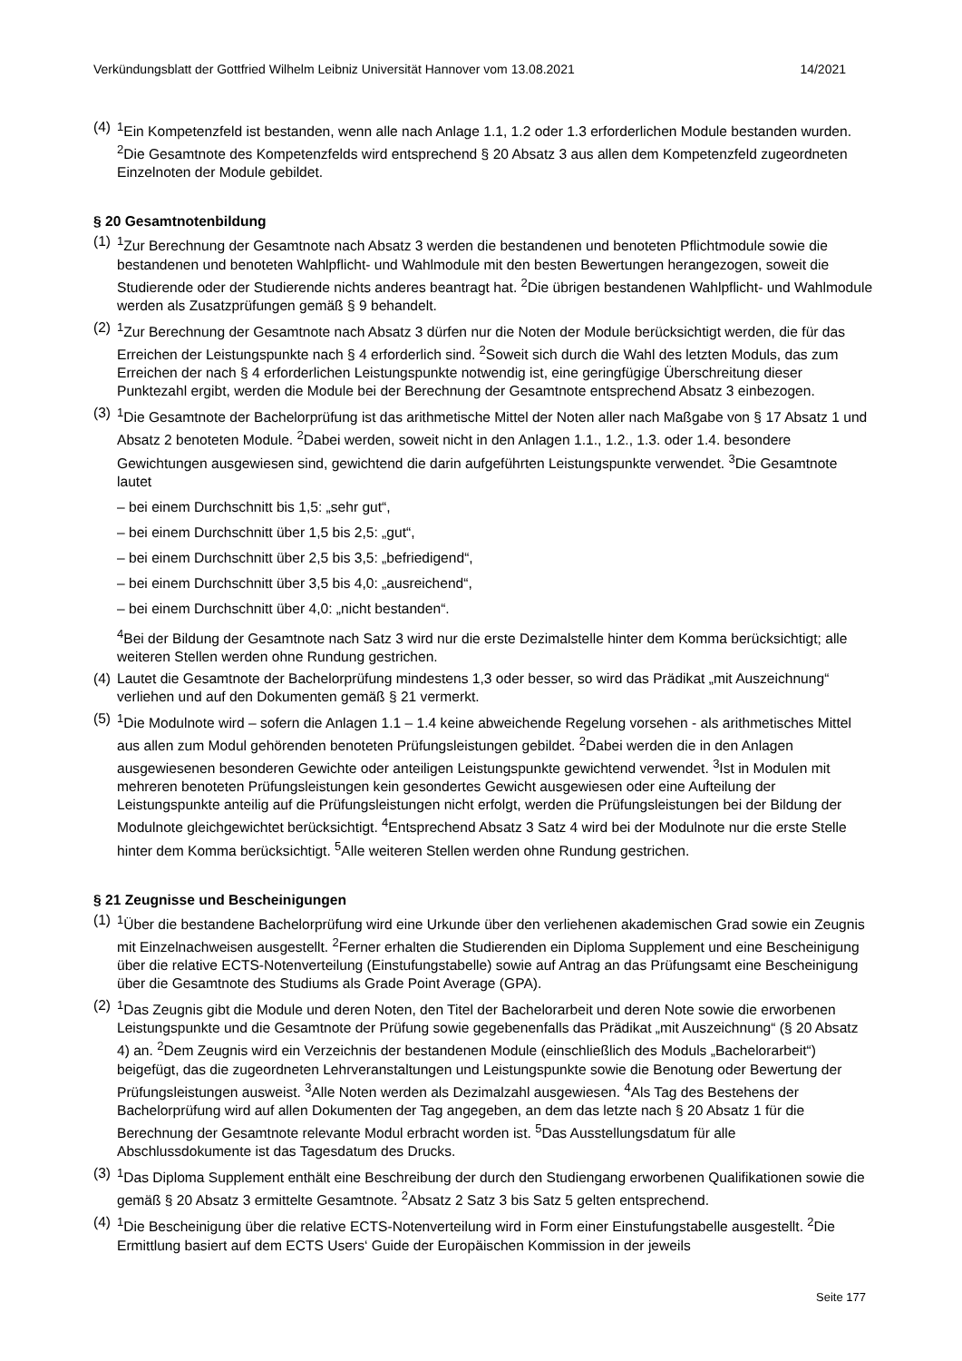Verkündungsblatt der Gottfried Wilhelm Leibniz Universität Hannover vom 13.08.2021 14/2021
(4)
<sup>1</sup> Ein Kompetenzfeld ist bestanden, wenn alle nach Anlage 1.1, 1.2 oder 1.3 erforderlichen Module bestanden wurden. <sup>2</sup>Die Gesamtnote des Kompetenzfelds wird entsprechend § 20 Absatz 3 aus allen dem Kompetenzfeld zugeordneten Einzelnoten der Module gebildet.
§ 20 Gesamtnotenbildung
(1)
<sup>1</sup> Zur Berechnung der Gesamtnote nach Absatz 3 werden die bestandenen und benoteten Pflichtmodule sowie die bestandenen und benoteten Wahlpflicht- und Wahlmodule mit den besten Bewertungen herangezogen, soweit die Studierende oder der Studierende nichts anderes beantragt hat. <sup>2</sup>Die übrigen bestandenen Wahlpflicht- und Wahlmodule werden als Zusatzprüfungen gemäß § 9 behandelt.
(2)
<sup>1</sup> Zur Berechnung der Gesamtnote nach Absatz 3 dürfen nur die Noten der Module berücksichtigt werden, die für das Erreichen der Leistungspunkte nach § 4 erforderlich sind. <sup>2</sup>Soweit sich durch die Wahl des letzten Moduls, das zum Erreichen der nach § 4 erforderlichen Leistungspunkte notwendig ist, eine geringfügige Überschreitung dieser Punktezahl ergibt, werden die Module bei der Berechnung der Gesamtnote entsprechend Absatz 3 einbezogen.
(3)
<sup>1</sup> Die Gesamtnote der Bachelorprüfung ist das arithmetische Mittel der Noten aller nach Maßgabe von § 17 Absatz 1 und Absatz 2 benoteten Module. <sup>2</sup>Dabei werden, soweit nicht in den Anlagen 1.1., 1.2., 1.3. oder 1.4. besondere Gewichtungen ausgewiesen sind, gewichtend die darin aufgeführten Leistungspunkte verwendet. <sup>3</sup>Die Gesamtnote lautet
– bei einem Durchschnitt bis 1,5: „sehr gut“,
– bei einem Durchschnitt über 1,5 bis 2,5: „gut“,
– bei einem Durchschnitt über 2,5 bis 3,5: „befriedigend“,
– bei einem Durchschnitt über 3,5 bis 4,0: „ausreichend“,
– bei einem Durchschnitt über 4,0: „nicht bestanden“.
<sup>4</sup> Bei der Bildung der Gesamtnote nach Satz 3 wird nur die erste Dezimalstelle hinter dem Komma berücksichtigt; alle weiteren Stellen werden ohne Rundung gestrichen.
(4)
Lautet die Gesamtnote der Bachelorprüfung mindestens 1,3 oder besser, so wird das Prädikat „mit Auszeichnung“ verliehen und auf den Dokumenten gemäß § 21 vermerkt.
(5)
<sup>1</sup> Die Modulnote wird – sofern die Anlagen 1.1 – 1.4 keine abweichende Regelung vorsehen - als arithmetisches Mittel aus allen zum Modul gehörenden benoteten Prüfungsleistungen gebildet. <sup>2</sup>Dabei werden die in den Anlagen ausgewiesenen besonderen Gewichte oder anteiligen Leistungspunkte gewichtend verwendet. <sup>3</sup>Ist in Modulen mit mehreren benoteten Prüfungsleistungen kein gesondertes Gewicht ausgewiesen oder eine Aufteilung der Leistungspunkte anteilig auf die Prüfungsleistungen nicht erfolgt, werden die Prüfungsleistungen bei der Bildung der Modulnote gleichgewichtet berücksichtigt. <sup>4</sup>Entsprechend Absatz 3 Satz 4 wird bei der Modulnote nur die erste Stelle hinter dem Komma berücksichtigt. <sup>5</sup>Alle weiteren Stellen werden ohne Rundung gestrichen.
§ 21 Zeugnisse und Bescheinigungen
(1)
<sup>1</sup> Über die bestandene Bachelorprüfung wird eine Urkunde über den verliehenen akademischen Grad sowie ein Zeugnis mit Einzelnachweisen ausgestellt. <sup>2</sup>Ferner erhalten die Studierenden ein Diploma Supplement und eine Bescheinigung über die relative ECTS-Notenverteilung (Einstufungstabelle) sowie auf Antrag an das Prüfungsamt eine Bescheinigung über die Gesamtnote des Studiums als Grade Point Average (GPA).
(2)
<sup>1</sup> Das Zeugnis gibt die Module und deren Noten, den Titel der Bachelorarbeit und deren Note sowie die erworbenen Leistungspunkte und die Gesamtnote der Prüfung sowie gegebenenfalls das Prädikat „mit Auszeichnung“ (§ 20 Absatz 4) an. <sup>2</sup>Dem Zeugnis wird ein Verzeichnis der bestandenen Module (einschließlich des Moduls „Bachelorarbeit“) beigefügt, das die zugeordneten Lehrveranstaltungen und Leistungspunkte sowie die Benotung oder Bewertung der Prüfungsleistungen ausweist. <sup>3</sup>Alle Noten werden als Dezimalzahl ausgewiesen. <sup>4</sup>Als Tag des Bestehens der Bachelorprüfung wird auf allen Dokumenten der Tag angegeben, an dem das letzte nach § 20 Absatz 1 für die Berechnung der Gesamtnote relevante Modul erbracht worden ist. <sup>5</sup>Das Ausstellungsdatum für alle Abschlussdokumente ist das Tagesdatum des Drucks.
(3)
<sup>1</sup> Das Diploma Supplement enthält eine Beschreibung der durch den Studiengang erworbenen Qualifikationen sowie die gemäß § 20 Absatz 3 ermittelte Gesamtnote. <sup>2</sup>Absatz 2 Satz 3 bis Satz 5 gelten entsprechend.
(4)
<sup>1</sup> Die Bescheinigung über die relative ECTS-Notenverteilung wird in Form einer Einstufungstabelle ausgestellt. <sup>2</sup>Die Ermittlung basiert auf dem ECTS Users‘ Guide der Europäischen Kommission in der jeweils
Seite 177